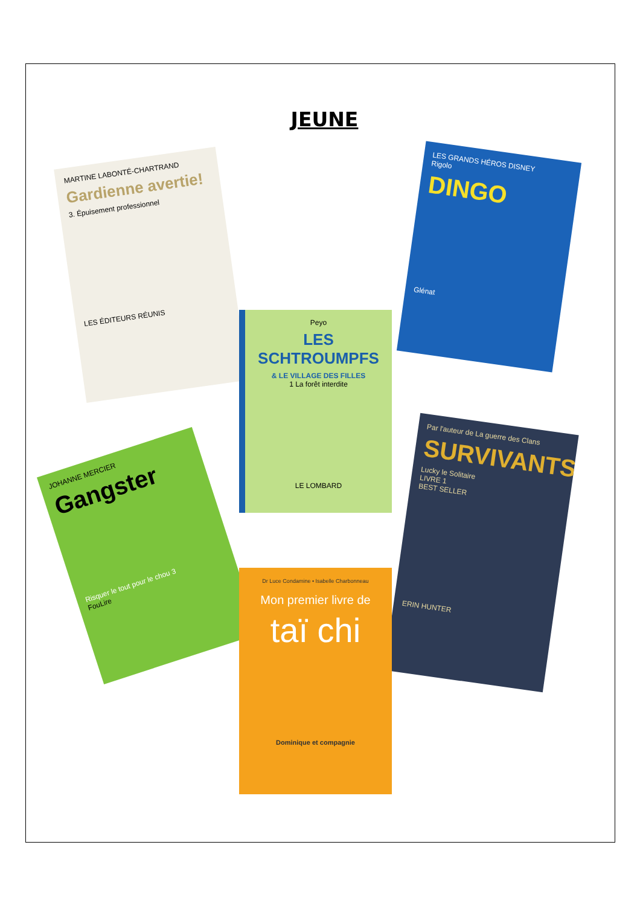JEUNE
MARTINE LABONTÉ-CHARTRAND
Gardienne avertie!
3. Épuisement professionnel
LES ÉDITEURS RÉUNIS
LES GRANDS HÉROS DISNEY
Rigolo
DINGO
Glénat
Peyo
LES SCHTROUMPFS
& LE VILLAGE DES FILLES
1 La forêt interdite
LE LOMBARD
JOHANNE MERCIER
Gangster
Risquer le tout pour le chou 3
FouLire
Par l'auteur de La guerre des Clans
SURVIVANTS
Lucky le Solitaire
LIVRE 1
BEST SELLER
ERIN HUNTER
Dr Luce Condamine • Isabelle Charbonneau
Mon premier livre de
taï chi
Dominique et compagnie